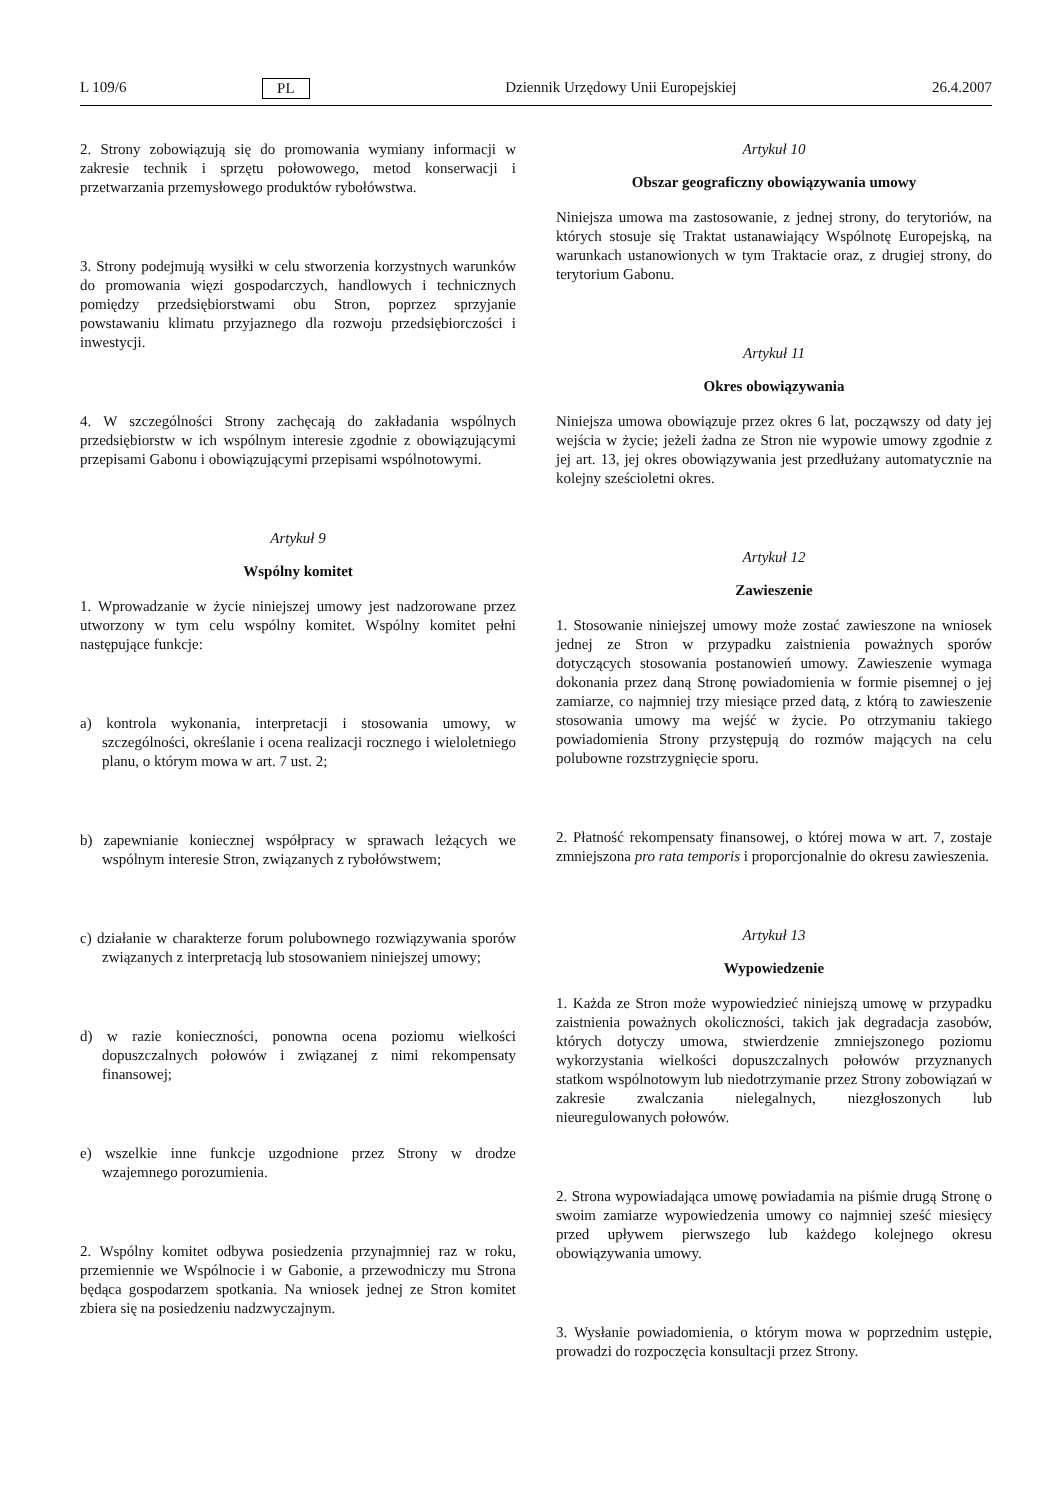L 109/6 PL Dziennik Urzędowy Unii Europejskiej 26.4.2007
2. Strony zobowiązują się do promowania wymiany informacji w zakresie technik i sprzętu połowowego, metod konserwacji i przetwarzania przemysłowego produktów rybołówstwa.
3. Strony podejmują wysiłki w celu stworzenia korzystnych warunków do promowania więzi gospodarczych, handlowych i technicznych pomiędzy przedsiębiorstwami obu Stron, poprzez sprzyjanie powstawaniu klimatu przyjaznego dla rozwoju przedsiębiorczości i inwestycji.
4. W szczególności Strony zachęcają do zakładania wspólnych przedsiębiorstw w ich wspólnym interesie zgodnie z obowiązującymi przepisami Gabonu i obowiązującymi przepisami wspólnotowymi.
Artykuł 9
Wspólny komitet
1. Wprowadzanie w życie niniejszej umowy jest nadzorowane przez utworzony w tym celu wspólny komitet. Wspólny komitet pełni następujące funkcje:
a) kontrola wykonania, interpretacji i stosowania umowy, w szczególności, określanie i ocena realizacji rocznego i wieloletniego planu, o którym mowa w art. 7 ust. 2;
b) zapewnianie koniecznej współpracy w sprawach leżących we wspólnym interesie Stron, związanych z rybołówstwem;
c) działanie w charakterze forum polubownego rozwiązywania sporów związanych z interpretacją lub stosowaniem niniejszej umowy;
d) w razie konieczności, ponowna ocena poziomu wielkości dopuszczalnych połowów i związanej z nimi rekompensaty finansowej;
e) wszelkie inne funkcje uzgodnione przez Strony w drodze wzajemnego porozumienia.
2. Wspólny komitet odbywa posiedzenia przynajmniej raz w roku, przemiennie we Wspólnocie i w Gabonie, a przewodniczy mu Strona będąca gospodarzem spotkania. Na wniosek jednej ze Stron komitet zbiera się na posiedzeniu nadzwyczajnym.
Artykuł 10
Obszar geograficzny obowiązywania umowy
Niniejsza umowa ma zastosowanie, z jednej strony, do terytoriów, na których stosuje się Traktat ustanawiający Wspólnotę Europejską, na warunkach ustanowionych w tym Traktacie oraz, z drugiej strony, do terytorium Gabonu.
Artykuł 11
Okres obowiązywania
Niniejsza umowa obowiązuje przez okres 6 lat, począwszy od daty jej wejścia w życie; jeżeli żadna ze Stron nie wypowie umowy zgodnie z jej art. 13, jej okres obowiązywania jest przedłużany automatycznie na kolejny sześcioletni okres.
Artykuł 12
Zawieszenie
1. Stosowanie niniejszej umowy może zostać zawieszone na wniosek jednej ze Stron w przypadku zaistnienia poważnych sporów dotyczących stosowania postanowień umowy. Zawieszenie wymaga dokonania przez daną Stronę powiadomienia w formie pisemnej o jej zamiarze, co najmniej trzy miesiące przed datą, z którą to zawieszenie stosowania umowy ma wejść w życie. Po otrzymaniu takiego powiadomienia Strony przystępują do rozmów mających na celu polubowne rozstrzygnięcie sporu.
2. Płatność rekompensaty finansowej, o której mowa w art. 7, zostaje zmniejszona pro rata temporis i proporcjonalnie do okresu zawieszenia.
Artykuł 13
Wypowiedzenie
1. Każda ze Stron może wypowiedzieć niniejszą umowę w przypadku zaistnienia poważnych okoliczności, takich jak degradacja zasobów, których dotyczy umowa, stwierdzenie zmniejszonego poziomu wykorzystania wielkości dopuszczalnych połowów przyznanych statkom wspólnotowym lub niedotrzymanie przez Strony zobowiązań w zakresie zwalczania nielegalnych, niezgłoszonych lub nieuregulowanych połowów.
2. Strona wypowiadająca umowę powiadamia na piśmie drugą Stronę o swoim zamiarze wypowiedzenia umowy co najmniej sześć miesięcy przed upływem pierwszego lub każdego kolejnego okresu obowiązywania umowy.
3. Wysłanie powiadomienia, o którym mowa w poprzednim ustępie, prowadzi do rozpoczęcia konsultacji przez Strony.